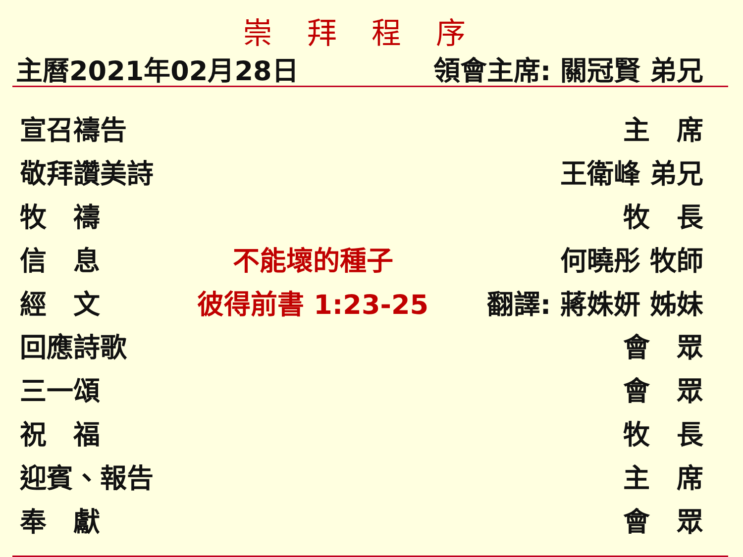崇拜程序
主曆2021年02月28日 領會主席: 關冠賢 弟兄
| 宣召禱告 | | 主 席 |
| 敬拜讚美詩 | | 王衛峰 弟兄 |
| 牧 禱 | | 牧 長 |
| 信 息 | 不能壞的種子 | 何曉彤 牧師 |
| 經 文 | 彼得前書 1:23-25 | 翻譯: 蔣姝妍 姊妹 |
| 回應詩歌 | | 會 眾 |
| 三一頌 | | 會 眾 |
| 祝 福 | | 牧 長 |
| 迎賓、報告 | | 主 席 |
| 奉 獻 | | 會 眾 |